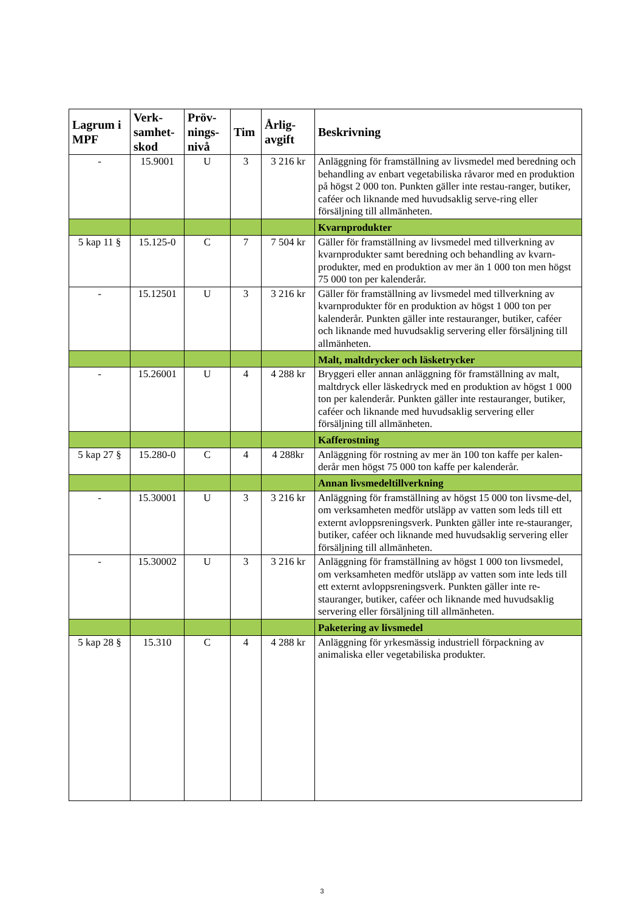| Lagrum i MPF | Verk-samhet-skod | Pröv-nings-nivå | Tim | Årlig-avgift | Beskrivning |
| --- | --- | --- | --- | --- | --- |
| - | 15.9001 | U | 3 | 3 216 kr | Anläggning för framställning av livsmedel med beredning och behandling av enbart vegetabiliska råvaror med en produktion på högst 2 000 ton. Punkten gäller inte restau-ranger, butiker, caféer och liknande med huvudsaklig serve-ring eller försäljning till allmänheten. |
| | | | | | Kvarnprodukter |
| 5 kap 11 § | 15.125-0 | C | 7 | 7 504 kr | Gäller för framställning av livsmedel med tillverkning av kvarnprodukter samt beredning och behandling av kvarn-produkter, med en produktion av mer än 1 000 ton men högst 75 000 ton per kalenderår. |
| - | 15.12501 | U | 3 | 3 216 kr | Gäller för framställning av livsmedel med tillverkning av kvarnprodukter för en produktion av högst 1 000 ton per kalenderår. Punkten gäller inte restauranger, butiker, caféer och liknande med huvudsaklig servering eller försäljning till allmänheten. |
| | | | | | Malt, maltdrycker och läsketrycker |
| - | 15.26001 | U | 4 | 4 288 kr | Bryggeri eller annan anläggning för framställning av malt, maltdryck eller läskedryck med en produktion av högst 1 000 ton per kalenderår. Punkten gäller inte restauranger, butiker, caféer och liknande med huvudsaklig servering eller försäljning till allmänheten. |
| | | | | | Kafferostning |
| 5 kap 27 § | 15.280-0 | C | 4 | 4 288kr | Anläggning för rostning av mer än 100 ton kaffe per kalen-derår men högst 75 000 ton kaffe per kalenderår. |
| | | | | | Annan livsmedeltillverkning |
| - | 15.30001 | U | 3 | 3 216 kr | Anläggning för framställning av högst 15 000 ton livsme-del, om verksamheten medför utsläpp av vatten som leds till ett externt avloppsreningsverk. Punkten gäller inte re-stauranger, butiker, caféer och liknande med huvudsaklig servering eller försäljning till allmänheten. |
| - | 15.30002 | U | 3 | 3 216 kr | Anläggning för framställning av högst 1 000 ton livsmedel, om verksamheten medför utsläpp av vatten som inte leds till ett externt avloppsreningsverk. Punkten gäller inte re-stauranger, butiker, caféer och liknande med huvudsaklig servering eller försäljning till allmänheten. |
| | | | | | Paketering av livsmedel |
| 5 kap 28 § | 15.310 | C | 4 | 4 288 kr | Anläggning för yrkesmässig industriell förpackning av animaliska eller vegetabiliska produkter. |
3